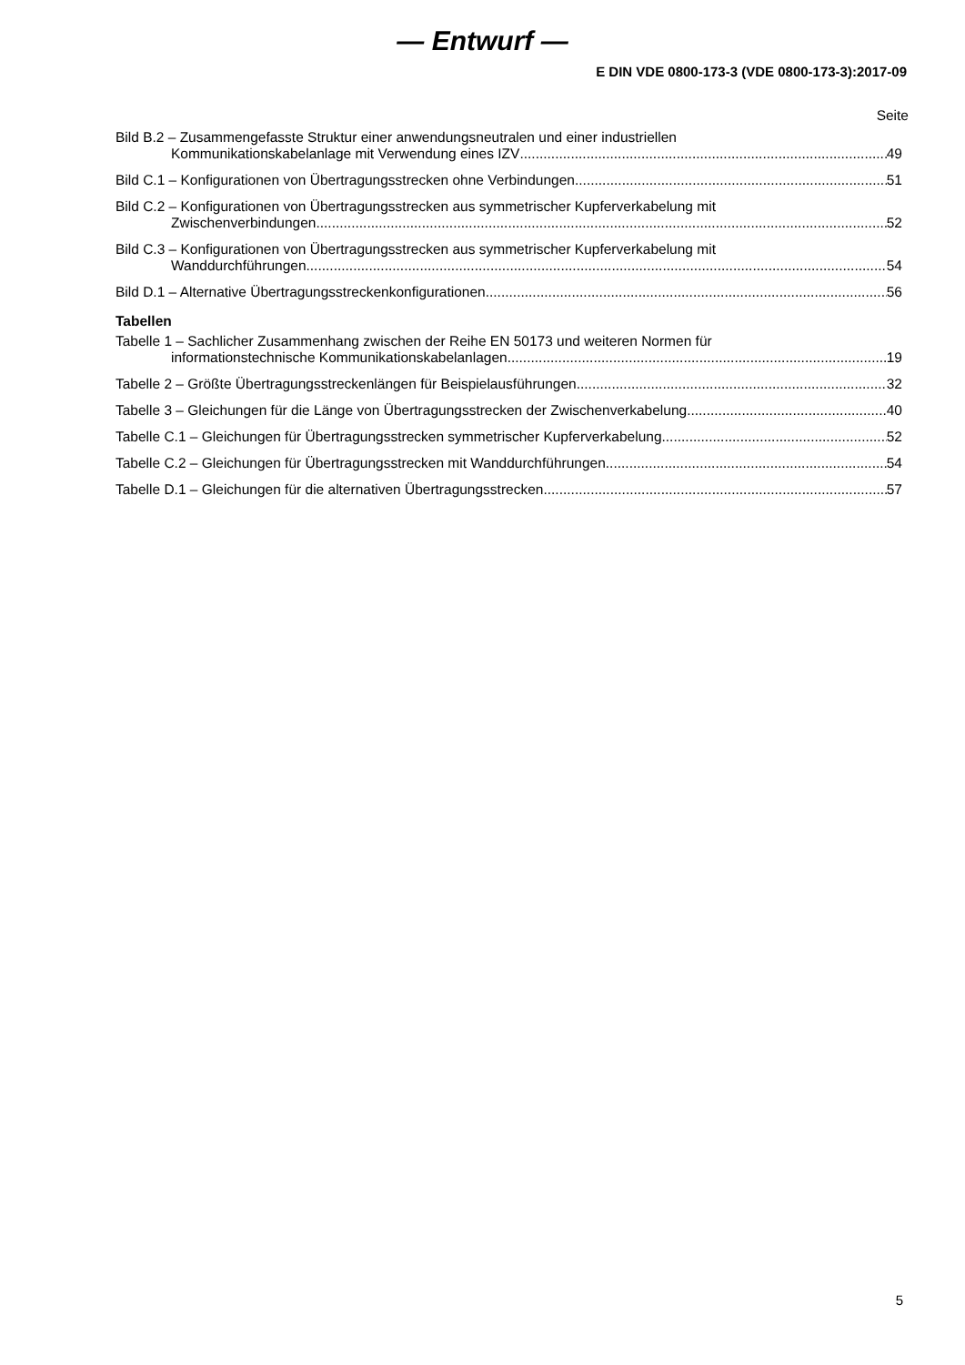— Entwurf —
E DIN VDE 0800-173-3 (VDE 0800-173-3):2017-09
Seite
Bild B.2 – Zusammengefasste Struktur einer anwendungsneutralen und einer industriellen
Kommunikationskabelanlage mit Verwendung eines IZV 49
Bild C.1 – Konfigurationen von Übertragungsstrecken ohne Verbindungen 51
Bild C.2 – Konfigurationen von Übertragungsstrecken aus symmetrischer Kupferverkabelung mit
Zwischenverbindungen 52
Bild C.3 – Konfigurationen von Übertragungsstrecken aus symmetrischer Kupferverkabelung mit
Wanddurchführungen 54
Bild D.1 – Alternative Übertragungsstreckenkonfigurationen 56
Tabellen
Tabelle 1 – Sachlicher Zusammenhang zwischen der Reihe EN 50173 und weiteren Normen für
informationstechnische Kommunikationskabelanlagen 19
Tabelle 2 – Größte Übertragungsstreckenlängen für Beispielausführungen 32
Tabelle 3 – Gleichungen für die Länge von Übertragungsstrecken der Zwischenverkabelung 40
Tabelle C.1 – Gleichungen für Übertragungsstrecken symmetrischer Kupferverkabelung 52
Tabelle C.2 – Gleichungen für Übertragungsstrecken mit Wanddurchführungen 54
Tabelle D.1 – Gleichungen für die alternativen Übertragungsstrecken 57
5